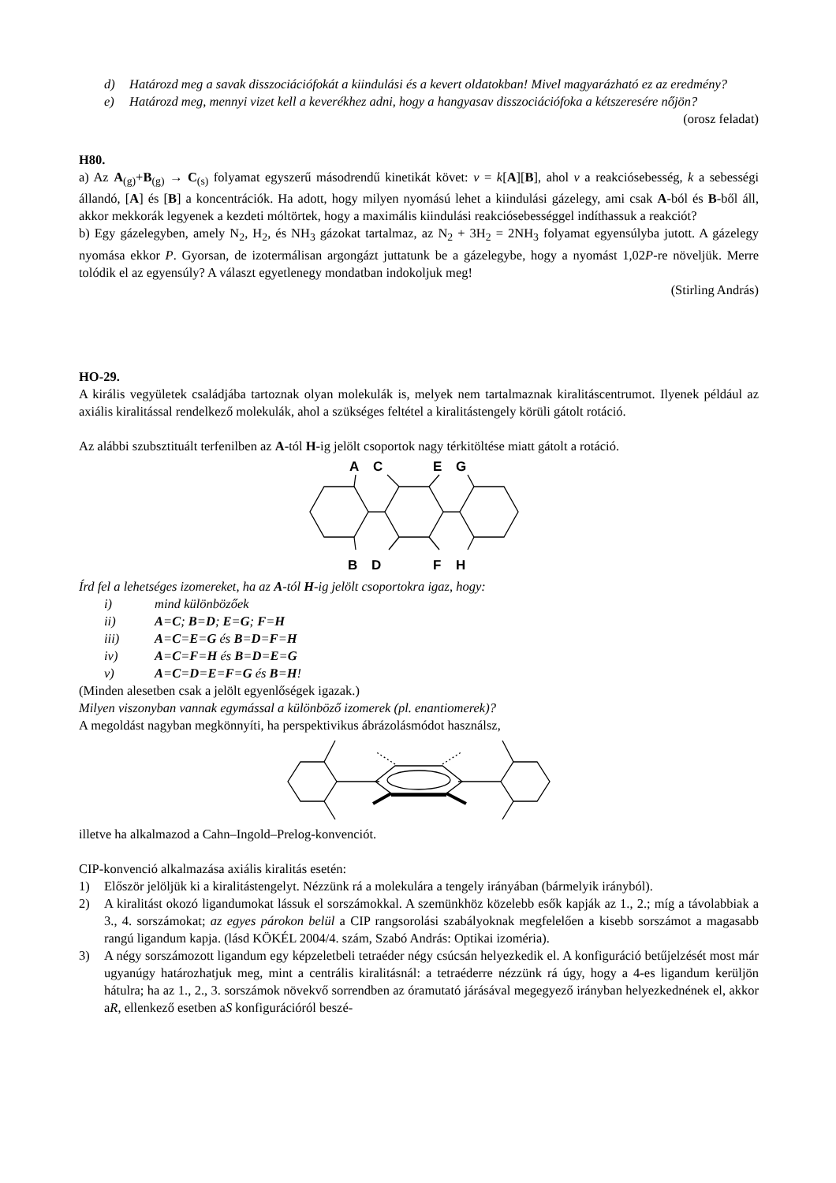d) Határozd meg a savak disszociációfokát a kiindulási és a kevert oldatokban! Mivel magyarázható ez az eredmény?
e) Határozd meg, mennyi vizet kell a keverékhez adni, hogy a hangyasav disszociációfoka a kétszeresére nőjön?
(orosz feladat)
H80.
a) Az A<sub>(g)</sub>+B<sub>(g)</sub> → C<sub>(s)</sub> folyamat egyszerű másodrendű kinetikát követ: v = k[A][B], ahol v a reakciósebesség, k a sebességi állandó, [A] és [B] a koncentrációk. Ha adott, hogy milyen nyomású lehet a kiindulási gázelegy, ami csak A-ból és B-ből áll, akkor mekkorák legyenek a kezdeti móltörtek, hogy a maximális kiindulási reakciósebességgel indíthassuk a reakciót?
b) Egy gázelegyben, amely N<sub>2</sub>, H<sub>2</sub>, és NH<sub>3</sub> gázokat tartalmaz, az N<sub>2</sub> + 3H<sub>2</sub> = 2NH<sub>3</sub> folyamat egyensúlyba jutott. A gázelegy nyomása ekkor P. Gyorsan, de izotermálisan argongázt juttatunk be a gázelegybe, hogy a nyomást 1,02P-re növeljük. Merre tolódik el az egyensúly? A választ egyetlenegy mondatban indokoljuk meg!
(Stirling András)
HO-29.
A királis vegyületek családjába tartoznak olyan molekulák is, melyek nem tartalmaznak kiralitáscentrumot. Ilyenek például az axiális kiralitással rendelkező molekulák, ahol a szükséges feltétel a kiralitástengely körüli gátolt rotáció.
Az alábbi szubsztituált terfenilben az A-tól H-ig jelölt csoportok nagy térkitöltése miatt gátolt a rotáció.
A
C
E
G
B
D
F
H
Írd fel a lehetséges izomereket, ha az A-tól H-ig jelölt csoportokra igaz, hogy:
i) mind különbözőek
ii) A=C; B=D; E=G; F=H
iii) A=C=E=G és B=D=F=H
iv) A=C=F=H és B=D=E=G
v) A=C=D=E=F=G és B=H!
(Minden alesetben csak a jelölt egyenlőségek igazak.)
Milyen viszonyban vannak egymással a különböző izomerek (pl. enantiomerek)?
A megoldást nagyban megkönnyíti, ha perspektivikus ábrázolásmódot használsz,
illetve ha alkalmazod a Cahn–Ingold–Prelog-konvenciót.
CIP-konvenció alkalmazása axiális kiralitás esetén:
1) Először jelöljük ki a kiralitástengelyt. Nézzünk rá a molekulára a tengely irányában (bármelyik irányból).
2) A kiralitást okozó ligandumokat lássuk el sorszámokkal. A szemünkhöz közelebb esők kapják az 1., 2.; míg a távolabbiak a 3., 4. sorszámokat; az egyes párokon belül a CIP rangsorolási szabályoknak megfelelően a kisebb sorszámot a magasabb rangú ligandum kapja. (lásd KÖKÉL 2004/4. szám, Szabó András: Optikai izoméria).
3) A négy sorszámozott ligandum egy képzeletbeli tetraéder négy csúcsán helyezkedik el. A konfiguráció betűjelzését most már ugyanúgy határozhatjuk meg, mint a centrális kiralitásnál: a tetraéderre nézzünk rá úgy, hogy a 4-es ligandum kerüljön hátulra; ha az 1., 2., 3. sorszámok növekvő sorrendben az óramutató járásával megegyező irányban helyezkednének el, akkor aR, ellenkező esetben aS konfigurációról beszé-